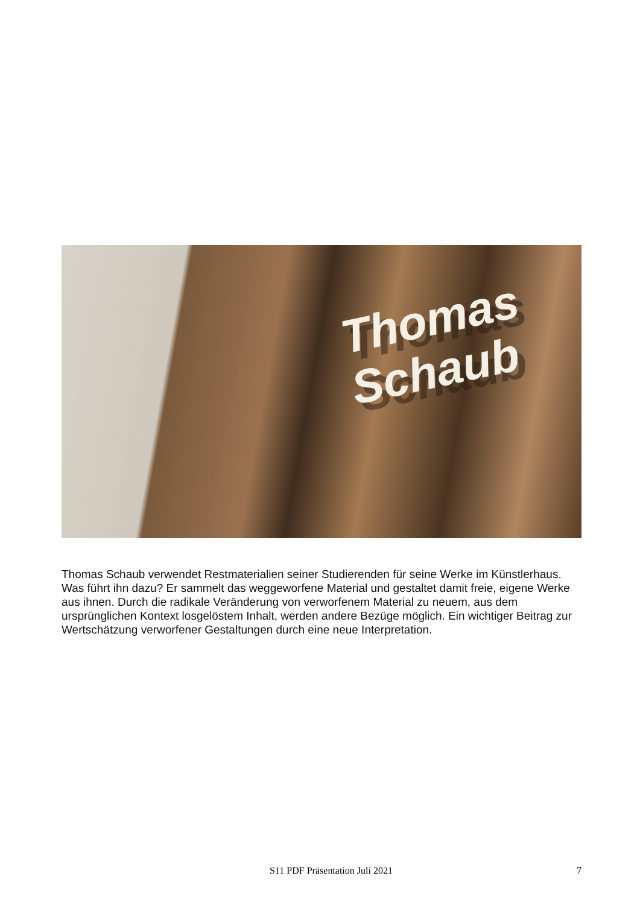Thomas
Schaub
Thomas Schaub verwendet Restmaterialien seiner Studierenden für seine Werke im Künstlerhaus. Was führt ihn dazu? Er sammelt das weggeworfene Material und gestaltet damit freie, eigene Werke aus ihnen. Durch die radikale Veränderung von verworfenem Material zu neuem, aus dem ursprünglichen Kontext losgelöstem Inhalt, werden andere Bezüge möglich. Ein wichtiger Beitrag zur Wertschätzung verworfener Gestaltungen durch eine neue Interpretation.
S11 PDF Präsentation Juli 2021 7